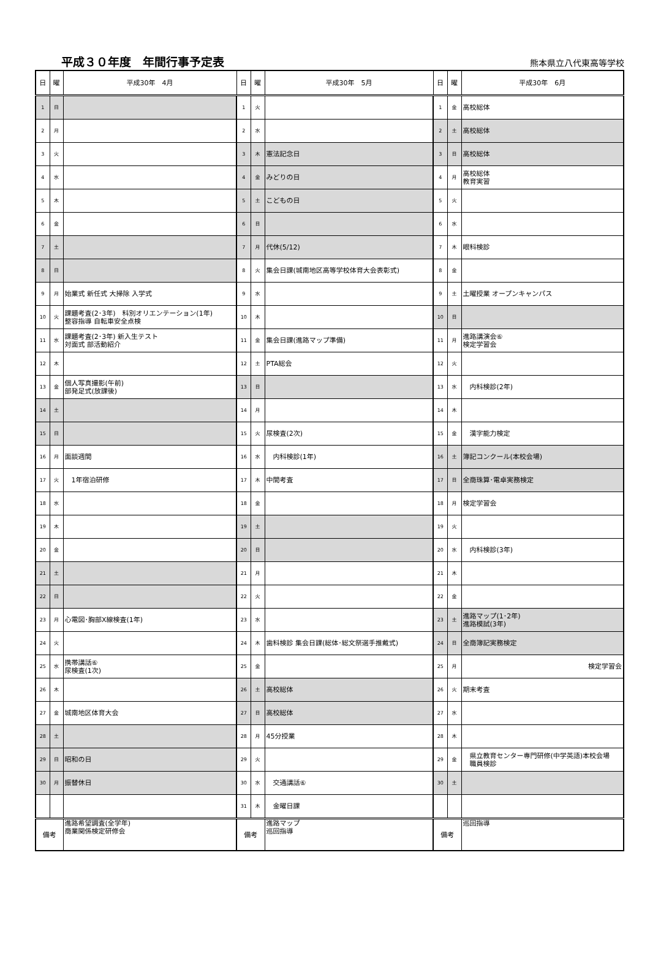平成３０年度　年間行事予定表
熊本県立八代東高等学校
| 日 | 曜 | 平成30年 4月 | 日 | 曜 | 平成30年 5月 | 日 | 曜 | 平成30年 6月 |
| --- | --- | --- | --- | --- | --- | --- | --- | --- |
| 1 | 日 | | 1 | 火 | | 1 | 金 | 高校総体 |
| 2 | 月 | | 2 | 水 | | 2 | 土 | 高校総体 |
| 3 | 火 | | 3 | 木 | 憲法記念日 | 3 | 日 | 高校総体 |
| 4 | 水 | | 4 | 金 | みどりの日 | 4 | 月 | 高校総体 教育実習 |
| 5 | 木 | | 5 | 土 | こどもの日 | 5 | 火 | |
| 6 | 金 | | 6 | 日 | | 6 | 水 | |
| 7 | 土 | | 7 | 月 | 代休(5/12) | 7 | 木 | 眼科検診 |
| 8 | 日 | | 8 | 火 | 集会日課(城南地区高等学校体育大会表彰式) | 8 | 金 | |
| 9 | 月 | 始業式 新任式 大掃除 入学式 | 9 | 水 | | 9 | 土 | 土曜授業 オープンキャンパス |
| 10 | 火 | 課題考査(2･3年) 科別オリエンテーション(1年) 整容指導 自転車安全点検 | 10 | 木 | | 10 | 日 | |
| 11 | 水 | 課題考査(2･3年) 新入生テスト 対面式 部活動紹介 | 11 | 金 | 集会日課(進路マップ準備) | 11 | 月 | 進路講演会⑥ 検定学習会 |
| 12 | 木 | | 12 | 土 | PTA総会 | 12 | 火 | |
| 13 | 金 | 個人写真撮影(午前) 部発足式(放課後) | 13 | 日 | | 13 | 水 | 内科検診(2年) |
| 14 | 土 | | 14 | 月 | | 14 | 木 | |
| 15 | 日 | | 15 | 火 | 尿検査(2次) | 15 | 金 | 漢字能力検定 |
| 16 | 月 | 面談週間 | 16 | 水 | 内科検診(1年) | 16 | 土 | 簿記コンクール(本校会場) |
| 17 | 火 | 1年宿泊研修 | 17 | 木 | 中間考査 | 17 | 日 | 全商珠算･電卓実務検定 |
| 18 | 水 | | 18 | 金 | | 18 | 月 | 検定学習会 |
| 19 | 木 | | 19 | 土 | | 19 | 火 | |
| 20 | 金 | | 20 | 日 | | 20 | 水 | 内科検診(3年) |
| 21 | 土 | | 21 | 月 | | 21 | 木 | |
| 22 | 日 | | 22 | 火 | | 22 | 金 | |
| 23 | 月 | 心電図･胸部X線検査(1年) | 23 | 水 | | 23 | 土 | 進路マップ(1･2年) 進路模試(3年) |
| 24 | 火 | | 24 | 木 | 歯科検診 集会日課(総体･総文祭選手推戴式) | 24 | 日 | 全商簿記実務検定 |
| 25 | 水 | 携帯講話⑥ 尿検査(1次) | 25 | 金 | | 25 | 月 | 検定学習会 |
| 26 | 木 | | 26 | 土 | 高校総体 | 26 | 火 | 期末考査 |
| 27 | 金 | 城南地区体育大会 | 27 | 日 | 高校総体 | 27 | 水 | |
| 28 | 土 | | 28 | 月 | 45分授業 | 28 | 木 | |
| 29 | 日 | 昭和の日 | 29 | 火 | | 29 | 金 | 県立教育センター専門研修(中学英語)本校会場 職員検診 |
| 30 | 月 | 振替休日 | 30 | 水 | 交通講話⑥ | 30 | 土 | |
| | | | 31 | 木 | 金曜日課 | | | |
| 備考 | | 進路希望調査(全学年) 商業関係検定研修会 | 備考 | | 進路マップ 巡回指導 | 備考 | | 巡回指導 |